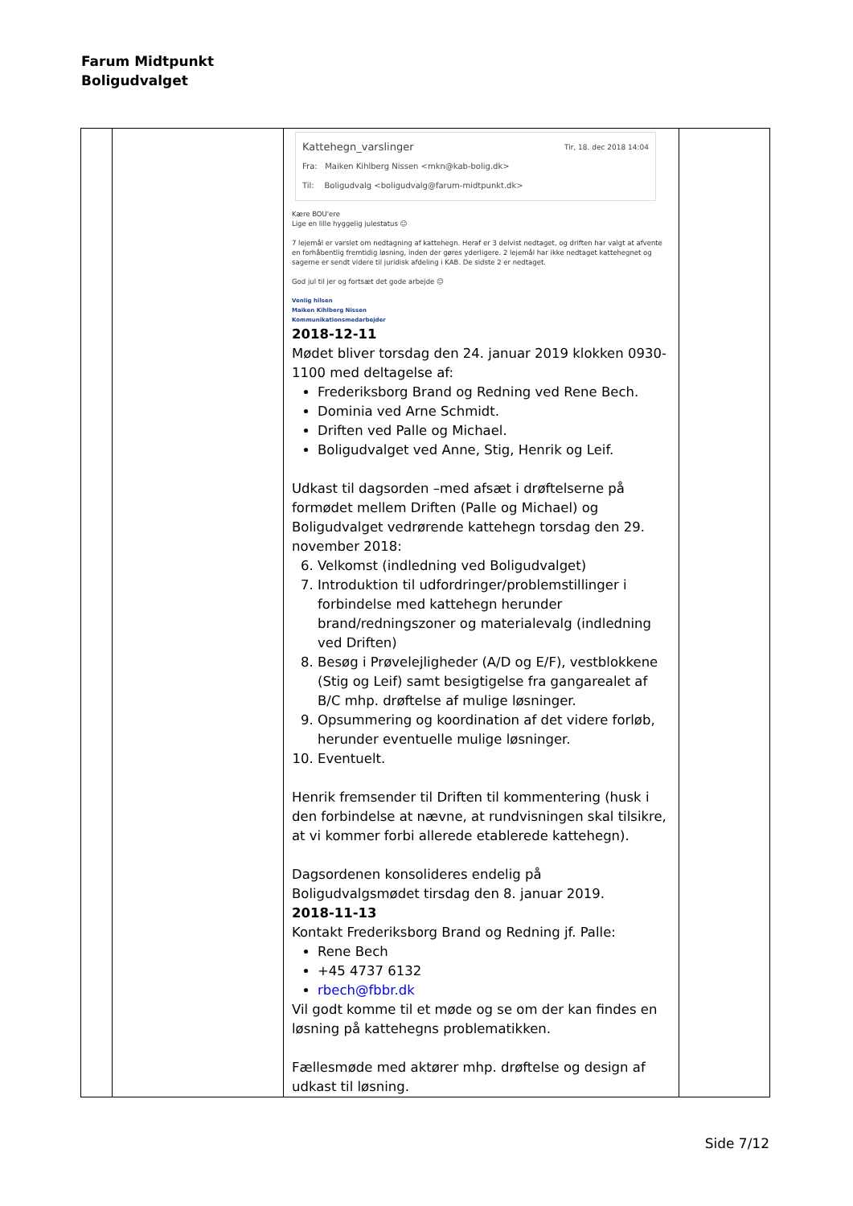Farum Midtpunkt
Boligudvalget
| | | Kattehegn_varslinger Tir, 18. dec 2018 14:04 Fra: Maiken Kihlberg Nissen <mkn@kab-bolig.dk> Til: Boligudvalg <boligudvalg@farum-midtpunkt.dk> Kære BOU'ere Lige en lille hyggelig julestatus ☺ 7 lejemål er varslet om nedtagning af kattehegn. Heraf er 3 delvist nedtaget, og driften har valgt at afvente en forhåbentlig fremtidig løsning, inden der gøres yderligere. 2 lejemål har ikke nedtaget kattehegnet og sagerne er sendt videre til juridisk afdeling i KAB. De sidste 2 er nedtaget. God jul til jer og fortsæt det gode arbejde ☺ Venlig hilsen Maiken Kihlberg Nissen Kommunikationsmedarbejder 2018-12-11 Mødet bliver torsdag den 24. januar 2019 klokken 0930-1100 med deltagelse af: Frederiksborg Brand og Redning ved Rene Bech. Dominia ved Arne Schmidt. Driften ved Palle og Michael. Boligudvalget ved Anne, Stig, Henrik og Leif. Udkast til dagsorden –med afsæt i drøftelserne på formødet mellem Driften (Palle og Michael) og Boligudvalget vedrørende kattehegn torsdag den 29. november 2018: 6. Velkomst (indledning ved Boligudvalget) 7. Introduktion til udfordringer/problemstillinger i forbindelse med kattehegn herunder brand/redningszoner og materialevalg (indledning ved Driften) 8. Besøg i Prøvelejligheder (A/D og E/F), vestblokkene (Stig og Leif) samt besigtigelse fra gangarealet af B/C mhp. drøftelse af mulige løsninger. 9. Opsummering og koordination af det videre forløb, herunder eventuelle mulige løsninger. 10. Eventuelt. Henrik fremsender til Driften til kommentering (husk i den forbindelse at nævne, at rundvisningen skal tilsikre, at vi kommer forbi allerede etablerede kattehegn). Dagsordenen konsolideres endelig på Boligudvalgsmødet tirsdag den 8. januar 2019. 2018-11-13 Kontakt Frederiksborg Brand og Redning jf. Palle: Rene Bech +45 4737 6132 rbech@fbbr.dk Vil godt komme til et møde og se om der kan findes en løsning på kattehegns problematikken. Fællesmøde med aktører mhp. drøftelse og design af udkast til løsning. | |
Side 7/12